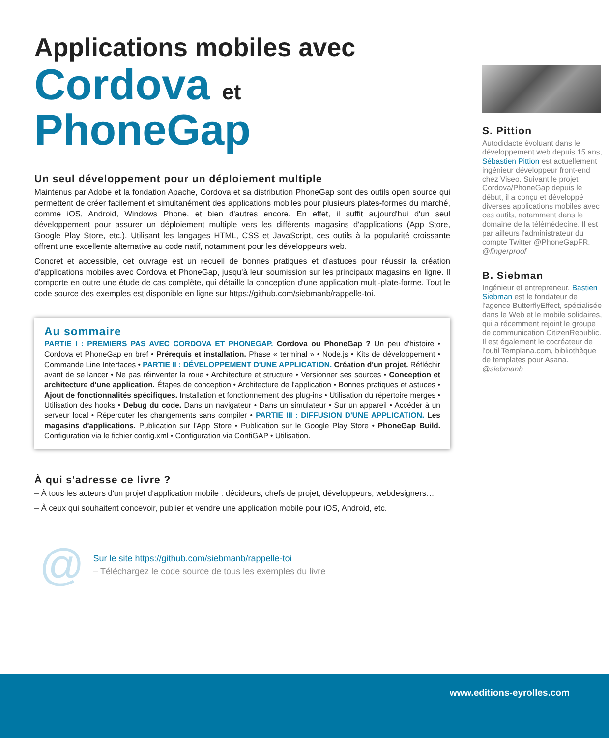Applications mobiles avec
Cordova et PhoneGap
Un seul développement pour un déploiement multiple
Maintenus par Adobe et la fondation Apache, Cordova et sa distribution PhoneGap sont des outils open source qui permettent de créer facilement et simultanément des applications mobiles pour plusieurs plates-formes du marché, comme iOS, Android, Windows Phone, et bien d'autres encore. En effet, il suffit aujourd'hui d'un seul développement pour assurer un déploiement multiple vers les différents magasins d'applications (App Store, Google Play Store, etc.). Utilisant les langages HTML, CSS et JavaScript, ces outils à la popularité croissante offrent une excellente alternative au code natif, notamment pour les développeurs web.
Concret et accessible, cet ouvrage est un recueil de bonnes pratiques et d'astuces pour réussir la création d'applications mobiles avec Cordova et PhoneGap, jusqu'à leur soumission sur les principaux magasins en ligne. Il comporte en outre une étude de cas complète, qui détaille la conception d'une application multi-plate-forme. Tout le code source des exemples est disponible en ligne sur https://github.com/siebmanb/rappelle-toi.
Au sommaire
PARTIE I : PREMIERS PAS AVEC CORDOVA ET PHONEGAP. Cordova ou PhoneGap ? Un peu d'histoire • Cordova et PhoneGap en bref • Prérequis et installation. Phase « terminal » • Node.js • Kits de développement • Commande Line Interfaces • PARTIE II : DÉVELOPPEMENT D'UNE APPLICATION. Création d'un projet. Réfléchir avant de se lancer • Ne pas réinventer la roue • Architecture et structure • Versionner ses sources • Conception et architecture d'une application. Étapes de conception • Architecture de l'application • Bonnes pratiques et astuces • Ajout de fonctionnalités spécifiques. Installation et fonctionnement des plug-ins • Utilisation du répertoire merges • Utilisation des hooks • Debug du code. Dans un navigateur • Dans un simulateur • Sur un appareil • Accéder à un serveur local • Répercuter les changements sans compiler • PARTIE III : DIFFUSION D'UNE APPLICATION. Les magasins d'applications. Publication sur l'App Store • Publication sur le Google Play Store • PhoneGap Build. Configuration via le fichier config.xml • Configuration via ConfiGAP • Utilisation.
À qui s'adresse ce livre ?
– À tous les acteurs d'un projet d'application mobile : décideurs, chefs de projet, développeurs, webdesigners…
– À ceux qui souhaitent concevoir, publier et vendre une application mobile pour iOS, Android, etc.
@
Sur le site https://github.com/siebmanb/rappelle-toi
– Téléchargez le code source de tous les exemples du livre
S. Pittion
Autodidacte évoluant dans le développement web depuis 15 ans, Sébastien Pittion est actuellement ingénieur développeur front-end chez Viseo. Suivant le projet Cordova/PhoneGap depuis le début, il a conçu et développé diverses applications mobiles avec ces outils, notamment dans le domaine de la télémédecine. Il est par ailleurs l'administrateur du compte Twitter @PhoneGapFR.
@fingerproof
B. Siebman
Ingénieur et entrepreneur, Bastien Siebman est le fondateur de l'agence ButterflyEffect, spécialisée dans le Web et le mobile solidaires, qui a récemment rejoint le groupe de communication CitizenRepublic. Il est également le cocréateur de l'outil Templana.com, bibliothèque de templates pour Asana.
@siebmanb
www.editions-eyrolles.com